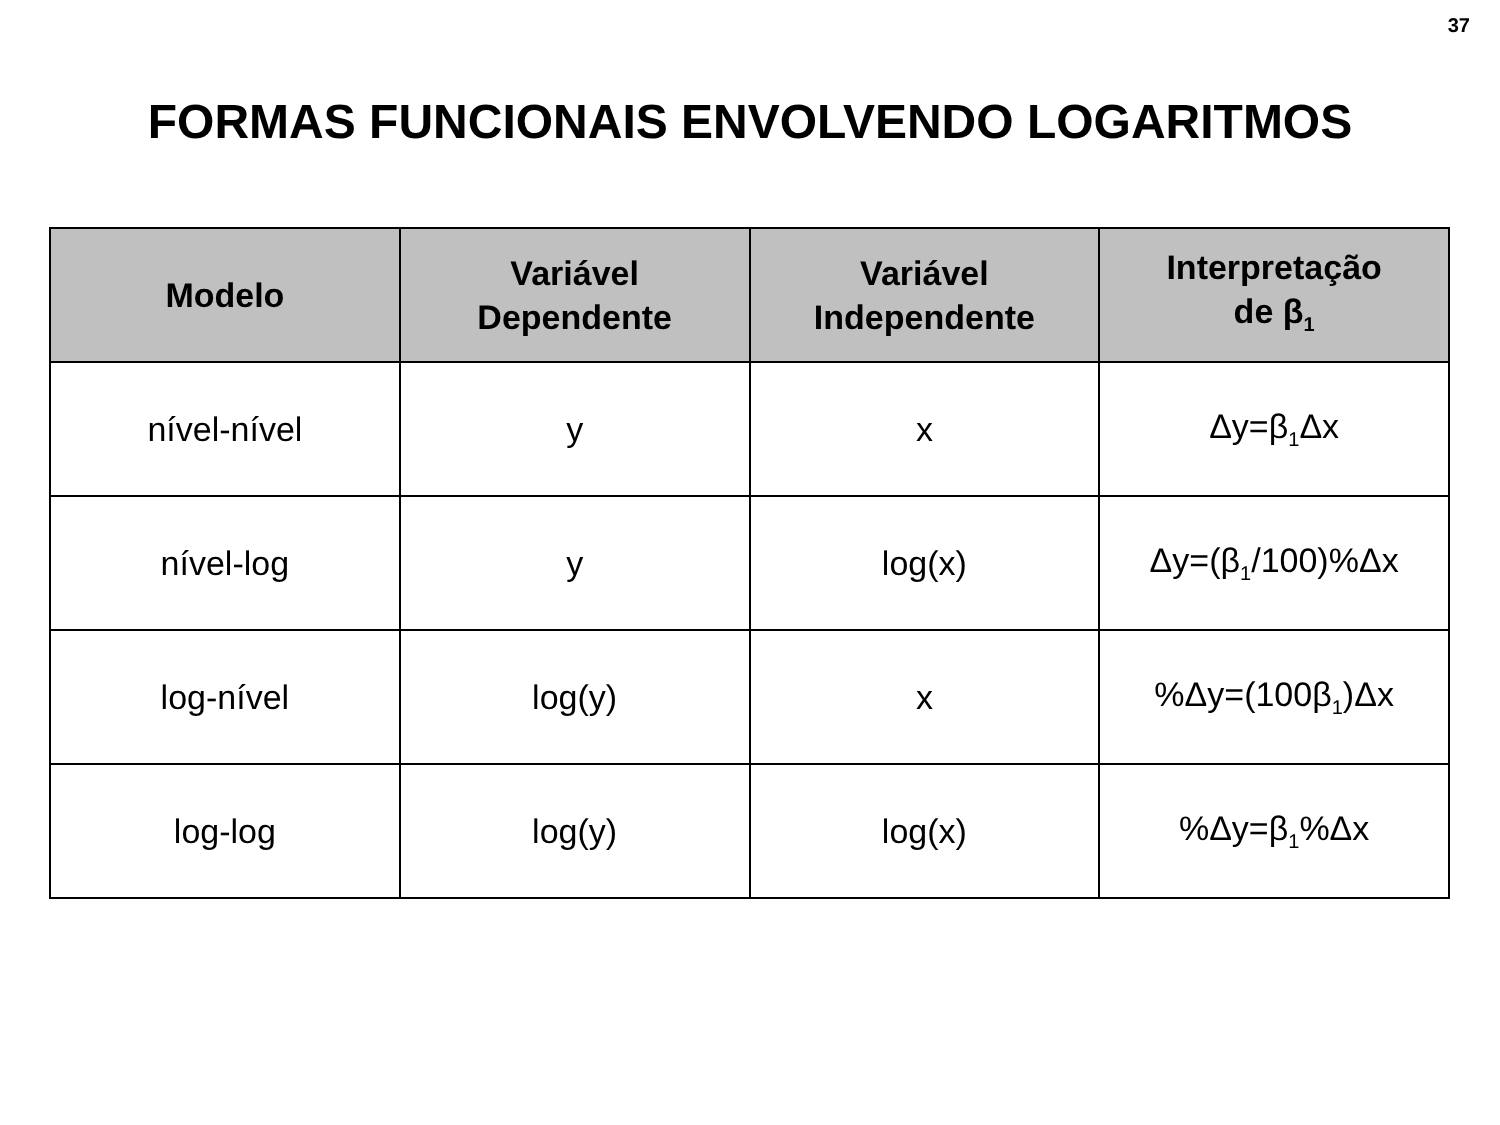37
FORMAS FUNCIONAIS ENVOLVENDO LOGARITMOS
| Modelo | Variável Dependente | Variável Independente | Interpretação de β<sub>1</sub> |
| --- | --- | --- | --- |
| nível-nível | y | x | Δy=β<sub>1</sub>Δx |
| nível-log | y | log(x) | Δy=(β<sub>1</sub>/100)%Δx |
| log-nível | log(y) | x | %Δy=(100β<sub>1</sub>)Δx |
| log-log | log(y) | log(x) | %Δy=β<sub>1</sub>%Δx |